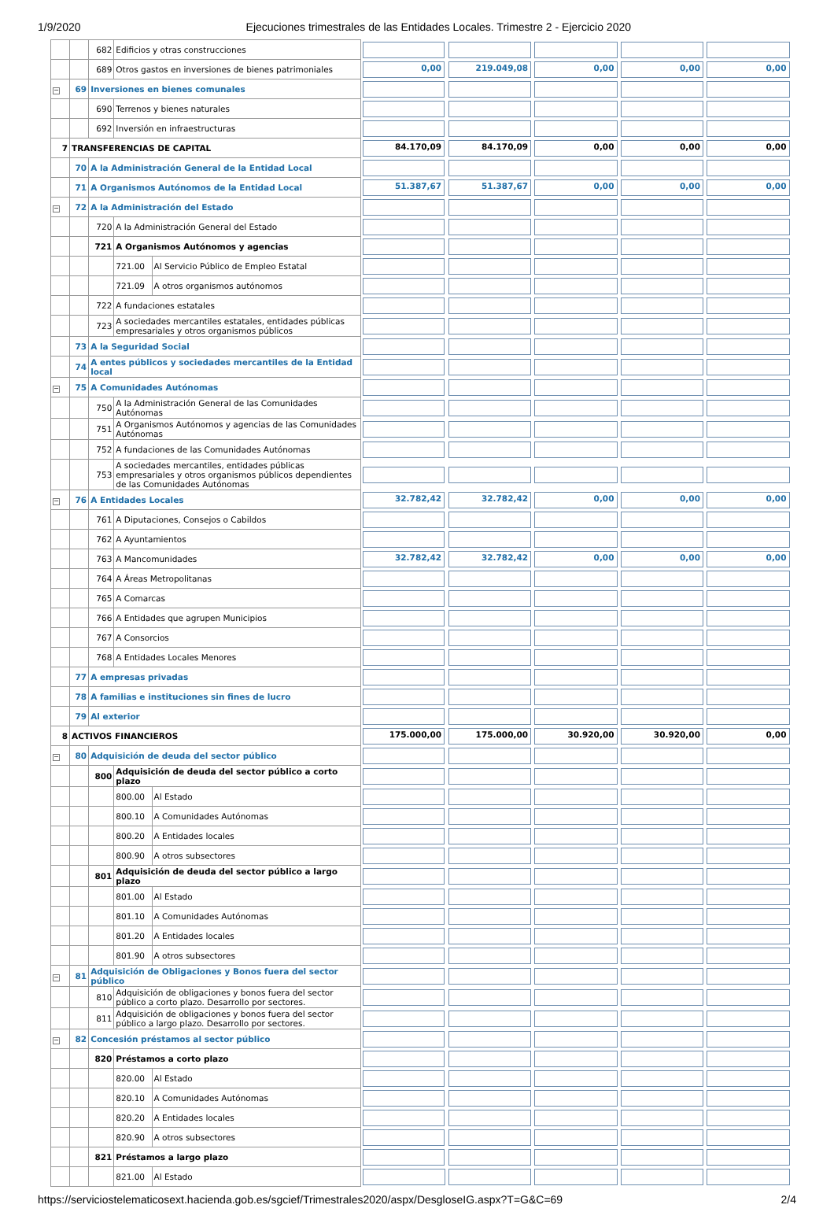1/9/2020 Ejecuciones trimestrales de las Entidades Locales. Trimestre 2 - Ejercicio 2020
| | | 682 | Edificios y otras construcciones | | | | | | |
| | | 689 | Otros gastos en inversiones de bienes patrimoniales | | 0,00 | 219.049,08 | 0,00 | 0,00 | 0,00 |
| − | 69 | Inversiones en bienes comunales | | | | | | | |
| | | 690 | Terrenos y bienes naturales | | | | | | |
| | | 692 | Inversión en infraestructuras | | | | | | |
| 7 | TRANSFERENCIAS DE CAPITAL | | | | 84.170,09 | 84.170,09 | 0,00 | 0,00 | 0,00 |
| | 70 | A la Administración General de la Entidad Local | | | | | | | |
| | 71 | A Organismos Autónomos de la Entidad Local | | | 51.387,67 | 51.387,67 | 0,00 | 0,00 | 0,00 |
| − | 72 | A la Administración del Estado | | | | | | | |
| | | 720 | A la Administración General del Estado | | | | | | |
| | | 721 | A Organismos Autónomos y agencias | | | | | | |
| | | | 721.00 | Al Servicio Público de Empleo Estatal | | | | | |
| | | | 721.09 | A otros organismos autónomos | | | | | |
| | | 722 | A fundaciones estatales | | | | | | |
| | | 723 | A sociedades mercantiles estatales, entidades públicas empresariales y otros organismos públicos | | | | | | |
| | 73 | A la Seguridad Social | | | | | | | |
| | 74 | A entes públicos y sociedades mercantiles de la Entidad local | | | | | | | |
| − | 75 | A Comunidades Autónomas | | | | | | | |
| | | 750 | A la Administración General de las Comunidades Autónomas | | | | | | |
| | | 751 | A Organismos Autónomos y agencias de las Comunidades Autónomas | | | | | | |
| | | 752 | A fundaciones de las Comunidades Autónomas | | | | | | |
| | | 753 | A sociedades mercantiles, entidades públicas empresariales y otros organismos públicos dependientes de las Comunidades Autónomas | | | | | | |
| − | 76 | A Entidades Locales | | | 32.782,42 | 32.782,42 | 0,00 | 0,00 | 0,00 |
| | | 761 | A Diputaciones, Consejos o Cabildos | | | | | | |
| | | 762 | A Ayuntamientos | | | | | | |
| | | 763 | A Mancomunidades | | 32.782,42 | 32.782,42 | 0,00 | 0,00 | 0,00 |
| | | 764 | A Áreas Metropolitanas | | | | | | |
| | | 765 | A Comarcas | | | | | | |
| | | 766 | A Entidades que agrupen Municipios | | | | | | |
| | | 767 | A Consorcios | | | | | | |
| | | 768 | A Entidades Locales Menores | | | | | | |
| | 77 | A empresas privadas | | | | | | | |
| | 78 | A familias e instituciones sin fines de lucro | | | | | | | |
| | 79 | Al exterior | | | | | | | |
| 8 | ACTIVOS FINANCIEROS | | | | 175.000,00 | 175.000,00 | 30.920,00 | 30.920,00 | 0,00 |
| − | 80 | Adquisición de deuda del sector público | | | | | | | |
| | | 800 | Adquisición de deuda del sector público a corto plazo | | | | | | |
| | | | 800.00 | Al Estado | | | | | |
| | | | 800.10 | A Comunidades Autónomas | | | | | |
| | | | 800.20 | A Entidades locales | | | | | |
| | | | 800.90 | A otros subsectores | | | | | |
| | | 801 | Adquisición de deuda del sector público a largo plazo | | | | | | |
| | | | 801.00 | Al Estado | | | | | |
| | | | 801.10 | A Comunidades Autónomas | | | | | |
| | | | 801.20 | A Entidades locales | | | | | |
| | | | 801.90 | A otros subsectores | | | | | |
| − | 81 | Adquisición de Obligaciones y Bonos fuera del sector público | | | | | | | |
| | | 810 | Adquisición de obligaciones y bonos fuera del sector público a corto plazo. Desarrollo por sectores. | | | | | | |
| | | 811 | Adquisición de obligaciones y bonos fuera del sector público a largo plazo. Desarrollo por sectores. | | | | | | |
| − | 82 | Concesión préstamos al sector público | | | | | | | |
| | | 820 | Préstamos a corto plazo | | | | | | |
| | | | 820.00 | Al Estado | | | | | |
| | | | 820.10 | A Comunidades Autónomas | | | | | |
| | | | 820.20 | A Entidades locales | | | | | |
| | | | 820.90 | A otros subsectores | | | | | |
| | | 821 | Préstamos a largo plazo | | | | | | |
| | | | 821.00 | Al Estado | | | | | |
https://serviciostelematicosext.hacienda.gob.es/sgcief/Trimestrales2020/aspx/DesgloseIG.aspx?T=G&C=69 2/4